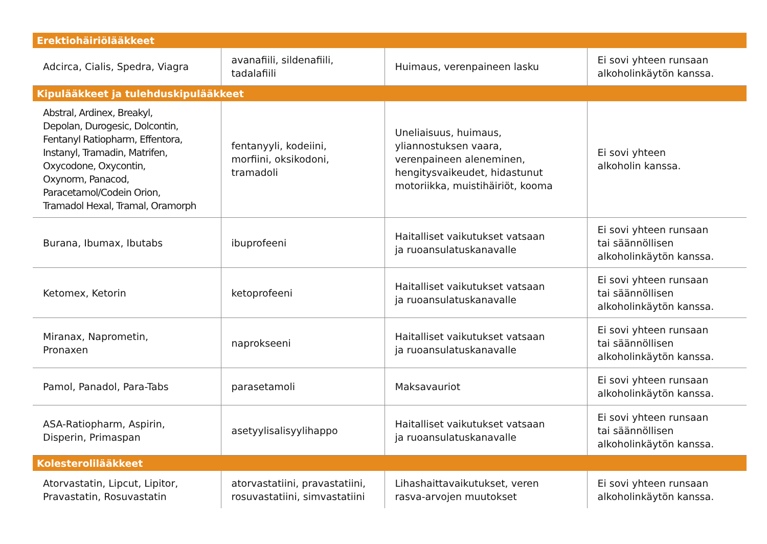| Erektiohäiriölääkkeet | | | |
| Adcirca, Cialis, Spedra, Viagra | avanafiili, sildenafiili, tadalafiili | Huimaus, verenpaineen lasku | Ei sovi yhteen runsaan alkoholinkäytön kanssa. |
| Kipulääkkeet ja tulehduskipulääkkeet | | | |
| Abstral, Ardinex, Breakyl, Depolan, Durogesic, Dolcontin, Fentanyl Ratiopharm, Effentora, Instanyl, Tramadin, Matrifen, Oxycodone, Oxycontin, Oxynorm, Panacod, Paracetamol/Codein Orion, Tramadol Hexal, Tramal, Oramorph | fentanyyli, kodeiini, morfiini, oksikodoni, tramadoli | Uneliaisuus, huimaus, yliannostuksen vaara, verenpaineen aleneminen, hengitysvaikeudet, hidastunut motoriikka, muistihäiriöt, kooma | Ei sovi yhteen alkoholin kanssa. |
| Burana, Ibumax, Ibutabs | ibuprofeeni | Haitalliset vaikutukset vatsaan ja ruoansulatuskanavalle | Ei sovi yhteen runsaan tai säännöllisen alkoholinkäytön kanssa. |
| Ketomex, Ketorin | ketoprofeeni | Haitalliset vaikutukset vatsaan ja ruoansulatuskanavalle | Ei sovi yhteen runsaan tai säännöllisen alkoholinkäytön kanssa. |
| Miranax, Naprometin, Pronaxen | naprokseeni | Haitalliset vaikutukset vatsaan ja ruoansulatuskanavalle | Ei sovi yhteen runsaan tai säännöllisen alkoholinkäytön kanssa. |
| Pamol, Panadol, Para-Tabs | parasetamoli | Maksavauriot | Ei sovi yhteen runsaan alkoholinkäytön kanssa. |
| ASA-Ratiopharm, Aspirin, Disperin, Primaspan | asetyylisalisyylihappo | Haitalliset vaikutukset vatsaan ja ruoansulatuskanavalle | Ei sovi yhteen runsaan tai säännöllisen alkoholinkäytön kanssa. |
| Kolesterolilääkkeet | | | |
| Atorvastatin, Lipcut, Lipitor, Pravastatin, Rosuvastatin | atorvastatiini, pravastatiini, rosuvastatiini, simvastatiini | Lihashaittavaikutukset, veren rasva-arvojen muutokset | Ei sovi yhteen runsaan alkoholinkäytön kanssa. |